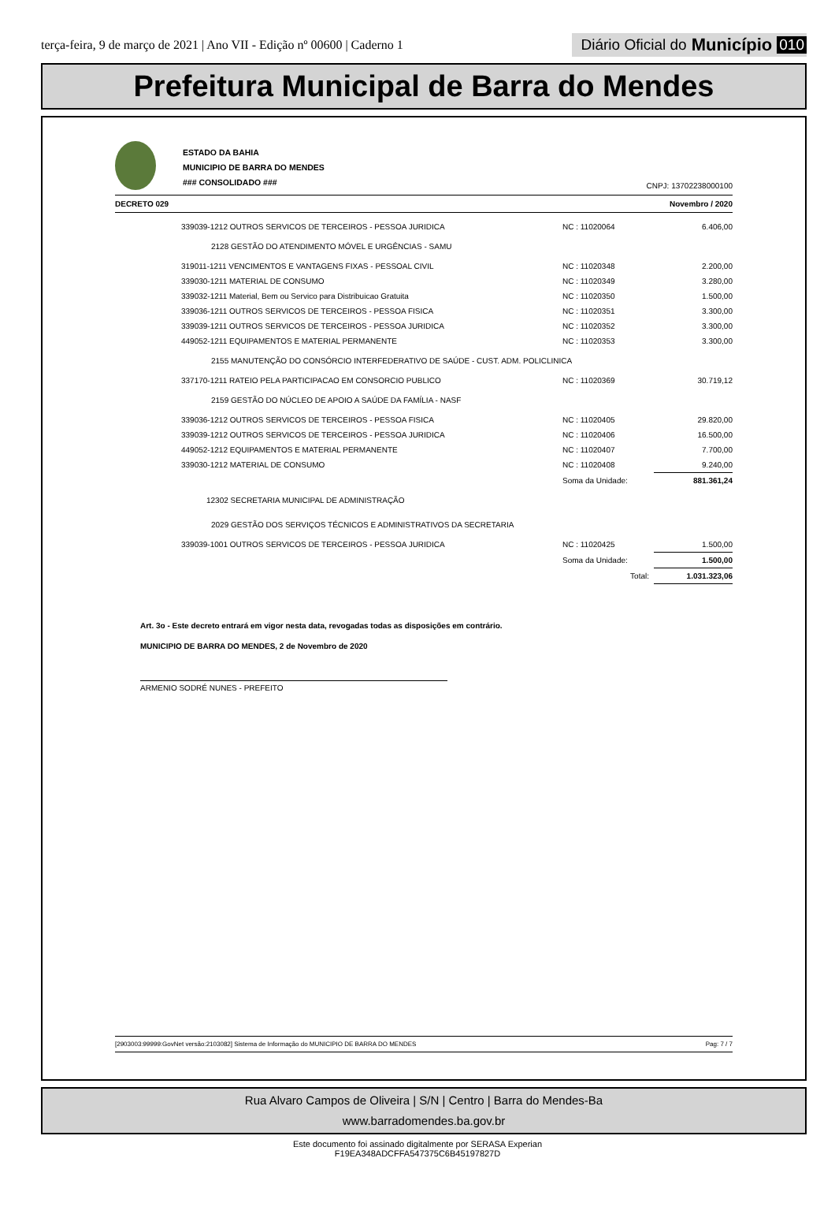terça-feira, 9 de março de 2021 | Ano VII - Edição nº 00600 | Caderno 1
Diário Oficial do Município 010
Prefeitura Municipal de Barra do Mendes
ESTADO DA BAHIA
MUNICIPIO DE BARRA DO MENDES
### CONSOLIDADO ###
CNPJ: 13702238000100
DECRETO 029 Novembro / 2020
| 339039-1212 OUTROS SERVICOS DE TERCEIROS - PESSOA JURIDICA | NC : 11020064 | 6.406,00 |
| 2128 GESTÃO DO ATENDIMENTO MÓVEL E URGÊNCIAS - SAMU | | |
| 319011-1211 VENCIMENTOS E VANTAGENS FIXAS - PESSOAL CIVIL | NC : 11020348 | 2.200,00 |
| 339030-1211 MATERIAL DE CONSUMO | NC : 11020349 | 3.280,00 |
| 339032-1211 Material, Bem ou Servico para Distribuicao Gratuita | NC : 11020350 | 1.500,00 |
| 339036-1211 OUTROS SERVICOS DE TERCEIROS - PESSOA FISICA | NC : 11020351 | 3.300,00 |
| 339039-1211 OUTROS SERVICOS DE TERCEIROS - PESSOA JURIDICA | NC : 11020352 | 3.300,00 |
| 449052-1211 EQUIPAMENTOS E MATERIAL PERMANENTE | NC : 11020353 | 3.300,00 |
| 2155 MANUTENÇÃO DO CONSÓRCIO INTERFEDERATIVO DE SAÚDE - CUST. ADM. POLICLINICA | | |
| 337170-1211 RATEIO PELA PARTICIPACAO EM CONSORCIO PUBLICO | NC : 11020369 | 30.719,12 |
| 2159 GESTÃO DO NÚCLEO DE APOIO A SAÚDE DA FAMÍLIA - NASF | | |
| 339036-1212 OUTROS SERVICOS DE TERCEIROS - PESSOA FISICA | NC : 11020405 | 29.820,00 |
| 339039-1212 OUTROS SERVICOS DE TERCEIROS - PESSOA JURIDICA | NC : 11020406 | 16.500,00 |
| 449052-1212 EQUIPAMENTOS E MATERIAL PERMANENTE | NC : 11020407 | 7.700,00 |
| 339030-1212 MATERIAL DE CONSUMO | NC : 11020408 | 9.240,00 |
| | Soma da Unidade: | 881.361,24 |
| 12302 SECRETARIA MUNICIPAL DE ADMINISTRAÇÃO | | |
| 2029 GESTÃO DOS SERVIÇOS TÉCNICOS E ADMINISTRATIVOS DA SECRETARIA | | |
| 339039-1001 OUTROS SERVICOS DE TERCEIROS - PESSOA JURIDICA | NC : 11020425 | 1.500,00 |
| | Soma da Unidade: | 1.500,00 |
| | Total: | 1.031.323,06 |
Art. 3o - Este decreto entrará em vigor nesta data, revogadas todas as disposições em contrário.
MUNICIPIO DE BARRA DO MENDES, 2 de Novembro de 2020
ARMENIO SODRÉ NUNES - PREFEITO
[2903003:99999:GovNet versão:2103082] Sistema de Informação do MUNICIPIO DE BARRA DO MENDES Pag: 7 / 7
Rua Alvaro Campos de Oliveira | S/N | Centro | Barra do Mendes-Ba
www.barradomendes.ba.gov.br
Este documento foi assinado digitalmente por SERASA Experian
F19EA348ADCFFA547375C6B45197827D